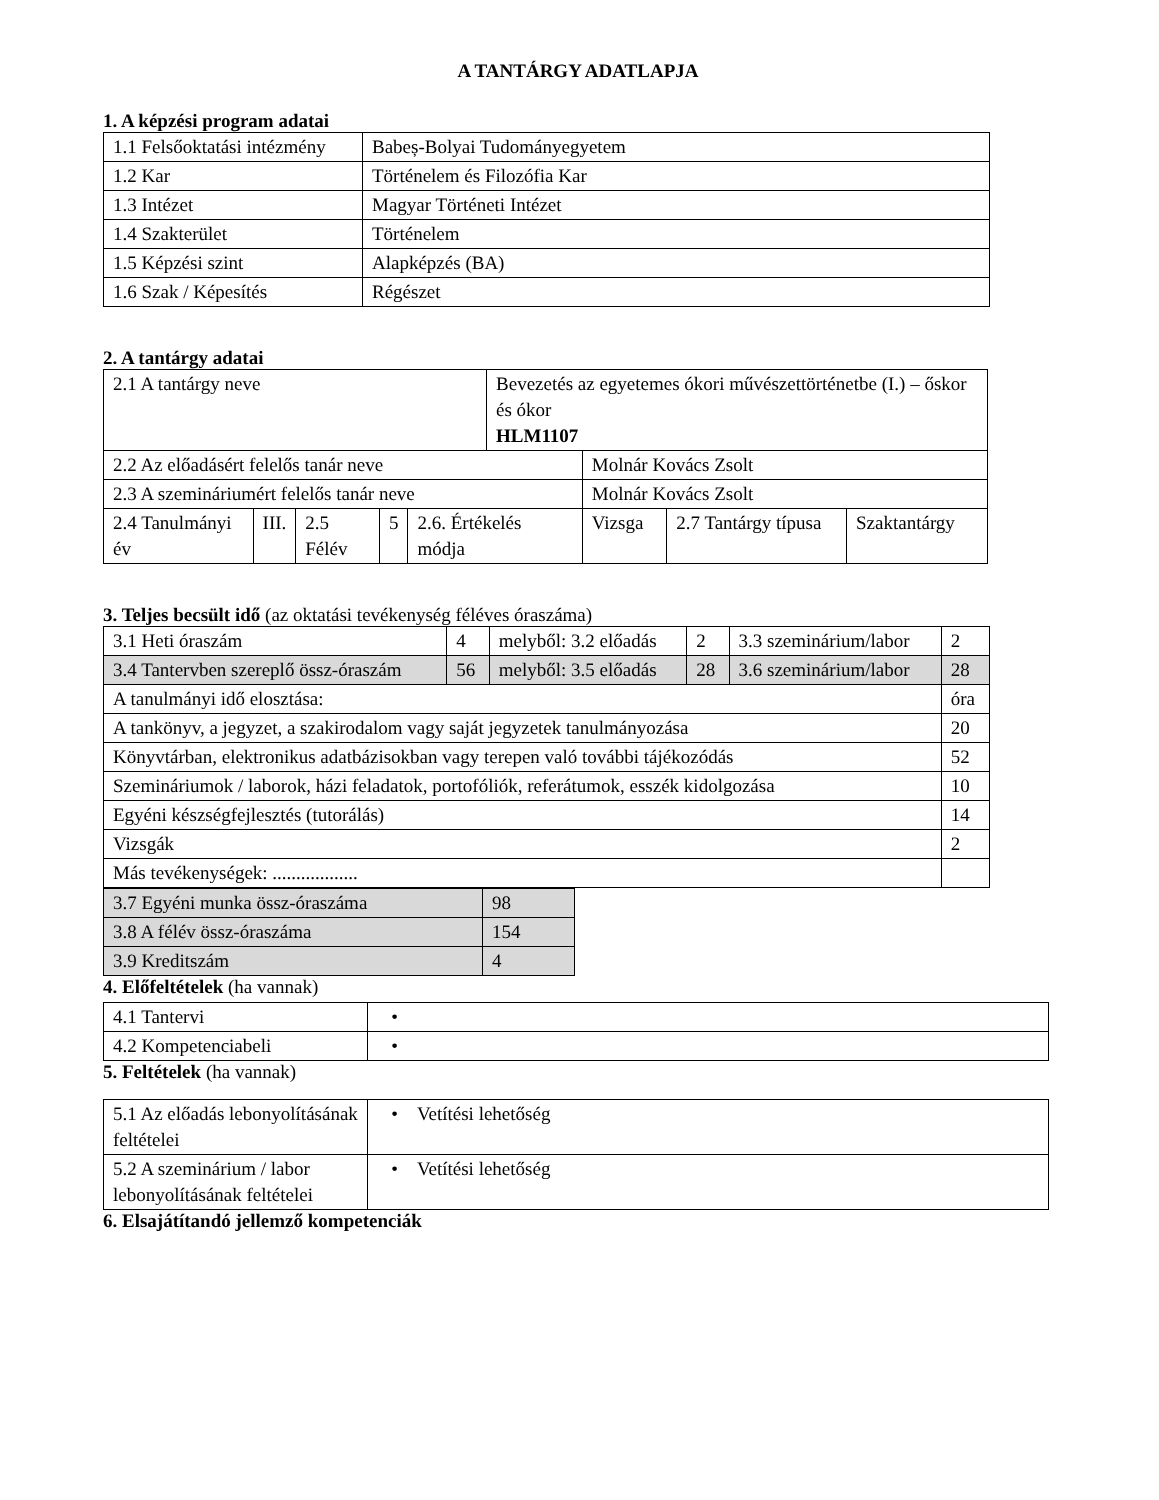A TANTÁRGY ADATLAPJA
1. A képzési program adatai
| 1.1 Felsőoktatási intézmény | Babeș-Bolyai Tudományegyetem |
| 1.2 Kar | Történelem és Filozófia Kar |
| 1.3 Intézet | Magyar Történeti Intézet |
| 1.4 Szakterület | Történelem |
| 1.5 Képzési szint | Alapképzés (BA) |
| 1.6 Szak / Képesítés | Régészet |
2. A tantárgy adatai
| 2.1 A tantárgy neve | | | | | Bevezetés az egyetemes ókori művészettörténetbe (I.) – őskor és ókor HLM1107 | | | |
| 2.2 Az előadásért felelős tanár neve | | | | | | Molnár Kovács Zsolt | | |
| 2.3 A szemináriumért felelős tanár neve | | | | | | Molnár Kovács Zsolt | | |
| 2.4 Tanulmányi év | III. | 2.5 Félév | 5 | 2.6. Értékelés módja | | Vizsga | 2.7 Tantárgy típusa | Szaktantárgy |
3. Teljes becsült idő (az oktatási tevékenység féléves óraszáma)
| 3.1 Heti óraszám | 4 | melyből: 3.2 előadás | 2 | 3.3 szeminárium/labor | 2 |
| 3.4 Tantervben szereplő össz-óraszám | 56 | melyből: 3.5 előadás | 28 | 3.6 szeminárium/labor | 28 |
| A tanulmányi idő elosztása: | | | | | óra |
| A tankönyv, a jegyzet, a szakirodalom vagy saját jegyzetek tanulmányozása | | | | | 20 |
| Könyvtárban, elektronikus adatbázisokban vagy terepen való további tájékozódás | | | | | 52 |
| Szemináriumok / laborok, házi feladatok, portofóliók, referátumok, esszék kidolgozása | | | | | 10 |
| Egyéni készségfejlesztés (tutorálás) | | | | | 14 |
| Vizsgák | | | | | 2 |
| Más tevékenységek: .................. | | | | | |
| 3.7 Egyéni munka össz-óraszáma | 98 |
| 3.8 A félév össz-óraszáma | 154 |
| 3.9 Kreditszám | 4 |
4. Előfeltételek (ha vannak)
| 4.1 Tantervi | • |
| 4.2 Kompetenciabeli | • |
5. Feltételek (ha vannak)
| 5.1 Az előadás lebonyolításának feltételei | • Vetítési lehetőség |
| 5.2 A szeminárium / labor lebonyolításának feltételei | • Vetítési lehetőség |
6. Elsajátítandó jellemző kompetenciák